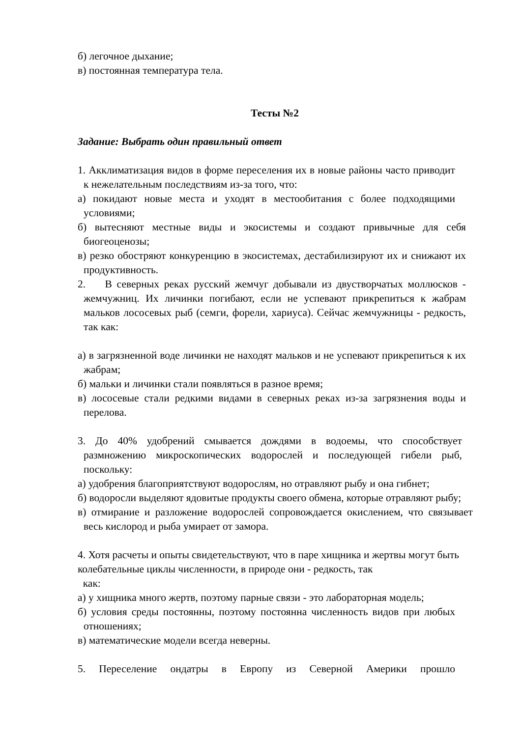б) легочное дыхание;
в) постоянная температура тела.
Тесты №2
Задание: Выбрать один правильный ответ
1. Акклиматизация видов в форме переселения их в новые районы часто приводит к нежелательным последствиям из-за того, что:
а) покидают новые места и уходят в местообитания с более подходящими условиями;
б) вытесняют местные виды и экосистемы и создают привычные для себя биогеоценозы;
в) резко обостряют конкуренцию в экосистемах, дестабилизируют их и снижают их продуктивность.
2. В северных реках русский жемчуг добывали из двустворчатых моллюсков - жемчужниц. Их личинки погибают, если не успевают прикрепиться к жабрам мальков лососевых рыб (семги, форели, хариуса). Сейчас жемчужницы - редкость, так как:
а) в загрязненной воде личинки не находят мальков и не успевают прикрепиться к их жабрам;
б) мальки и личинки стали появляться в разное время;
в) лососевые стали редкими видами в северных реках из-за загрязнения воды и перелова.
3. До 40% удобрений смывается дождями в водоемы, что способствует размножению микроскопических водорослей и последующей гибели рыб, поскольку:
а) удобрения благоприятствуют водорослям, но отравляют рыбу и она гибнет;
б) водоросли выделяют ядовитые продукты своего обмена, которые отравляют рыбу;
в) отмирание и разложение водорослей сопровождается окислением, что связывает весь кислород и рыба умирает от замора.
4. Хотя расчеты и опыты свидетельствуют, что в паре хищника и жертвы могут быть колебательные циклы численности, в природе они - редкость, так
как:
а) у хищника много жертв, поэтому парные связи - это лабораторная модель;
б) условия среды постоянны, поэтому постоянна численность видов при любых отношениях;
в) математические модели всегда неверны.
5. Переселение ондатры в Европу из Северной Америки прошло